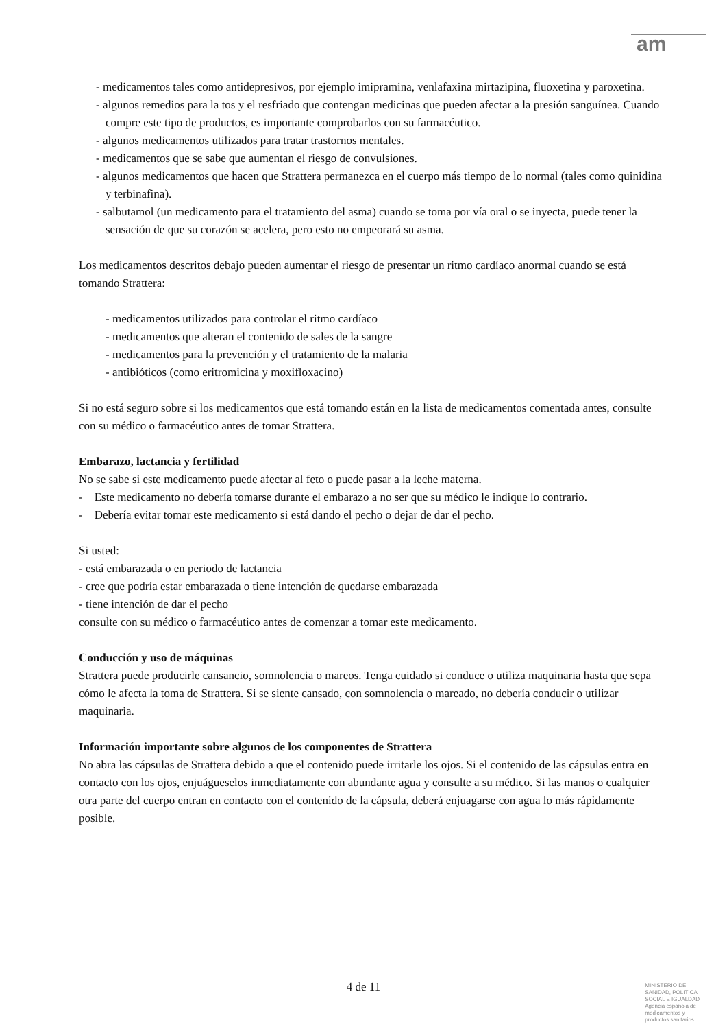am
- medicamentos tales como antidepresivos, por ejemplo imipramina, venlafaxina mirtazipina, fluoxetina y paroxetina.
- algunos remedios para la tos y el resfriado que contengan medicinas que pueden afectar a la presión sanguínea. Cuando compre este tipo de productos, es importante comprobarlos con su farmacéutico.
- algunos medicamentos utilizados para tratar trastornos mentales.
- medicamentos que se sabe que aumentan el riesgo de convulsiones.
- algunos medicamentos que hacen que Strattera permanezca en el cuerpo más tiempo de lo normal (tales como quinidina y terbinafina).
- salbutamol (un medicamento para el tratamiento del asma) cuando se toma por vía oral o se inyecta, puede tener la sensación de que su corazón se acelera, pero esto no empeorará su asma.
Los medicamentos descritos debajo pueden aumentar el riesgo de presentar un ritmo cardíaco anormal cuando se está tomando Strattera:
- medicamentos utilizados para controlar el ritmo cardíaco
- medicamentos que alteran el contenido de sales de la sangre
- medicamentos para la prevención y el tratamiento de la malaria
- antibióticos (como eritromicina y moxifloxacino)
Si no está seguro sobre si los medicamentos que está tomando están en la lista de medicamentos comentada antes, consulte con su médico o farmacéutico antes de tomar Strattera.
Embarazo, lactancia y fertilidad
No se sabe si este medicamento puede afectar al feto o puede pasar a la leche materna.
- Este medicamento no debería tomarse durante el embarazo a no ser que su médico le indique lo contrario.
- Debería evitar tomar este medicamento si está dando el pecho o dejar de dar el pecho.
Si usted:
- está embarazada o en periodo de lactancia
- cree que podría estar embarazada o tiene intención de quedarse embarazada
- tiene intención de dar el pecho
consulte con su médico o farmacéutico antes de comenzar a tomar este medicamento.
Conducción y uso de máquinas
Strattera puede producirle cansancio, somnolencia o mareos. Tenga cuidado si conduce o utiliza maquinaria hasta que sepa cómo le afecta la toma de Strattera. Si se siente cansado, con somnolencia o mareado, no debería conducir o utilizar maquinaria.
Información importante sobre algunos de los componentes de Strattera
No abra las cápsulas de Strattera debido a que el contenido puede irritarle los ojos. Si el contenido de las cápsulas entra en contacto con los ojos, enjuágueselos inmediatamente con abundante agua y consulte a su médico. Si las manos o cualquier otra parte del cuerpo entran en contacto con el contenido de la cápsula, deberá enjuagarse con agua lo más rápidamente posible.
4 de 11
MINISTERIO DE
SANIDAD, POLITICA
SOCIAL E IGUALDAD
Agencia española de
medicamentos y
productos sanitarios